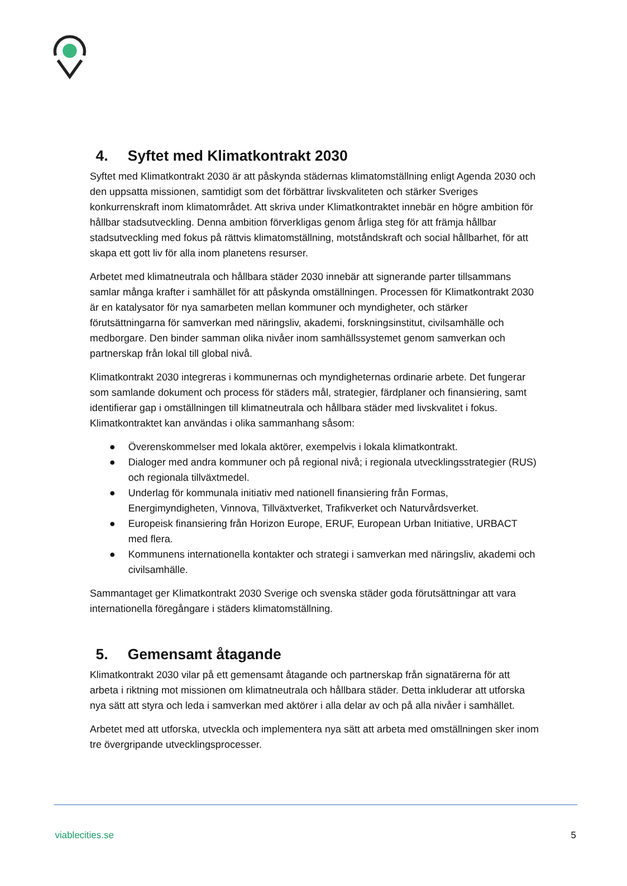4. Syftet med Klimatkontrakt 2030
Syftet med Klimatkontrakt 2030 är att påskynda städernas klimatomställning enligt Agenda 2030 och den uppsatta missionen, samtidigt som det förbättrar livskvaliteten och stärker Sveriges konkurrenskraft inom klimatområdet. Att skriva under Klimatkontraktet innebär en högre ambition för hållbar stadsutveckling. Denna ambition förverkligas genom årliga steg för att främja hållbar stadsutveckling med fokus på rättvis klimatomställning, motståndskraft och social hållbarhet, för att skapa ett gott liv för alla inom planetens resurser.
Arbetet med klimatneutrala och hållbara städer 2030 innebär att signerande parter tillsammans samlar många krafter i samhället för att påskynda omställningen. Processen för Klimatkontrakt 2030 är en katalysator för nya samarbeten mellan kommuner och myndigheter, och stärker förutsättningarna för samverkan med näringsliv, akademi, forskningsinstitut, civilsamhälle och medborgare. Den binder samman olika nivåer inom samhällssystemet genom samverkan och partnerskap från lokal till global nivå.
Klimatkontrakt 2030 integreras i kommunernas och myndigheternas ordinarie arbete. Det fungerar som samlande dokument och process för städers mål, strategier, färdplaner och finansiering, samt identifierar gap i omställningen till klimatneutrala och hållbara städer med livskvalitet i fokus. Klimatkontraktet kan användas i olika sammanhang såsom:
● Överenskommelser med lokala aktörer, exempelvis i lokala klimatkontrakt.
● Dialoger med andra kommuner och på regional nivå; i regionala utvecklingsstrategier (RUS) och regionala tillväxtmedel.
● Underlag för kommunala initiativ med nationell finansiering från Formas, Energimyndigheten, Vinnova, Tillväxtverket, Trafikverket och Naturvårdsverket.
● Europeisk finansiering från Horizon Europe, ERUF, European Urban Initiative, URBACT med flera.
● Kommunens internationella kontakter och strategi i samverkan med näringsliv, akademi och civilsamhälle.
Sammantaget ger Klimatkontrakt 2030 Sverige och svenska städer goda förutsättningar att vara internationella föregångare i städers klimatomställning.
5. Gemensamt åtagande
Klimatkontrakt 2030 vilar på ett gemensamt åtagande och partnerskap från signatärerna för att arbeta i riktning mot missionen om klimatneutrala och hållbara städer. Detta inkluderar att utforska nya sätt att styra och leda i samverkan med aktörer i alla delar av och på alla nivåer i samhället.
Arbetet med att utforska, utveckla och implementera nya sätt att arbeta med omställningen sker inom tre övergripande utvecklingsprocesser.
viablecities.se 5